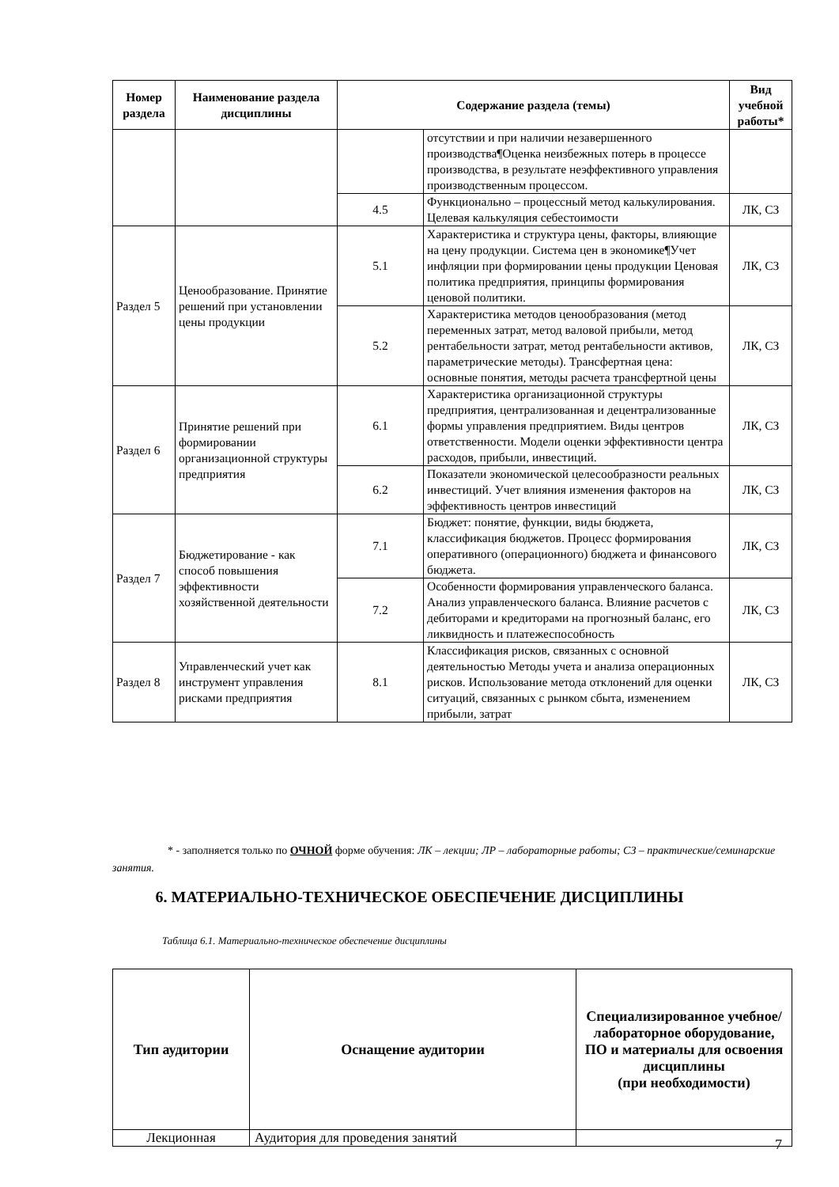| Номер раздела | Наименование раздела дисциплины | Содержание раздела (темы) | | Вид учебной работы* |
| --- | --- | --- | --- | --- |
| | | | отсутствии и при наличии незавершенного производства¶Оценка неизбежных потерь в процессе производства, в результате неэффективного управления производственным процессом. | |
| | | 4.5 | Функционально – процессный метод калькулирования. Целевая калькуляция себестоимости | ЛК, СЗ |
| Раздел 5 | Ценообразование. Принятие решений при установлении цены продукции | 5.1 | Характеристика и структура цены, факторы, влияющие на цену продукции. Система цен в экономике¶Учет инфляции при формировании цены продукции Ценовая политика предприятия, принципы формирования ценовой политики. | ЛК, СЗ |
| | | 5.2 | Характеристика методов ценообразования (метод переменных затрат, метод валовой прибыли, метод рентабельности затрат, метод рентабельности активов, параметрические методы). Трансфертная цена: основные понятия, методы расчета трансфертной цены | ЛК, СЗ |
| Раздел 6 | Принятие решений при формировании организационной структуры предприятия | 6.1 | Характеристика организационной структуры предприятия, централизованная и децентрализованные формы управления предприятием. Виды центров ответственности. Модели оценки эффективности центра расходов, прибыли, инвестиций. | ЛК, СЗ |
| | | 6.2 | Показатели экономической целесообразности реальных инвестиций. Учет влияния изменения факторов на эффективность центров инвестиций | ЛК, СЗ |
| Раздел 7 | Бюджетирование - как способ повышения эффективности хозяйственной деятельности | 7.1 | Бюджет: понятие, функции, виды бюджета, классификация бюджетов. Процесс формирования оперативного (операционного) бюджета и финансового бюджета. | ЛК, СЗ |
| | | 7.2 | Особенности формирования управленческого баланса. Анализ управленческого баланса. Влияние расчетов с дебиторами и кредиторами на прогнозный баланс, его ликвидность и платежеспособность | ЛК, СЗ |
| Раздел 8 | Управленческий учет как инструмент управления рисками предприятия | 8.1 | Классификация рисков, связанных с основной деятельностью Методы учета и анализа операционных рисков. Использование метода отклонений для оценки ситуаций, связанных с рынком сбыта, изменением прибыли, затрат | ЛК, СЗ |
* - заполняется только по ОЧНОЙ форме обучения: ЛК – лекции; ЛР – лабораторные работы; СЗ – практические/семинарские занятия.
6. МАТЕРИАЛЬНО-ТЕХНИЧЕСКОЕ ОБЕСПЕЧЕНИЕ ДИСЦИПЛИНЫ
Таблица 6.1. Материально-техническое обеспечение дисциплины
| Тип аудитории | Оснащение аудитории | Специализированное учебное/лабораторное оборудование, ПО и материалы для освоения дисциплины (при необходимости) |
| --- | --- | --- |
| Лекционная | Аудитория для проведения занятий | |
7